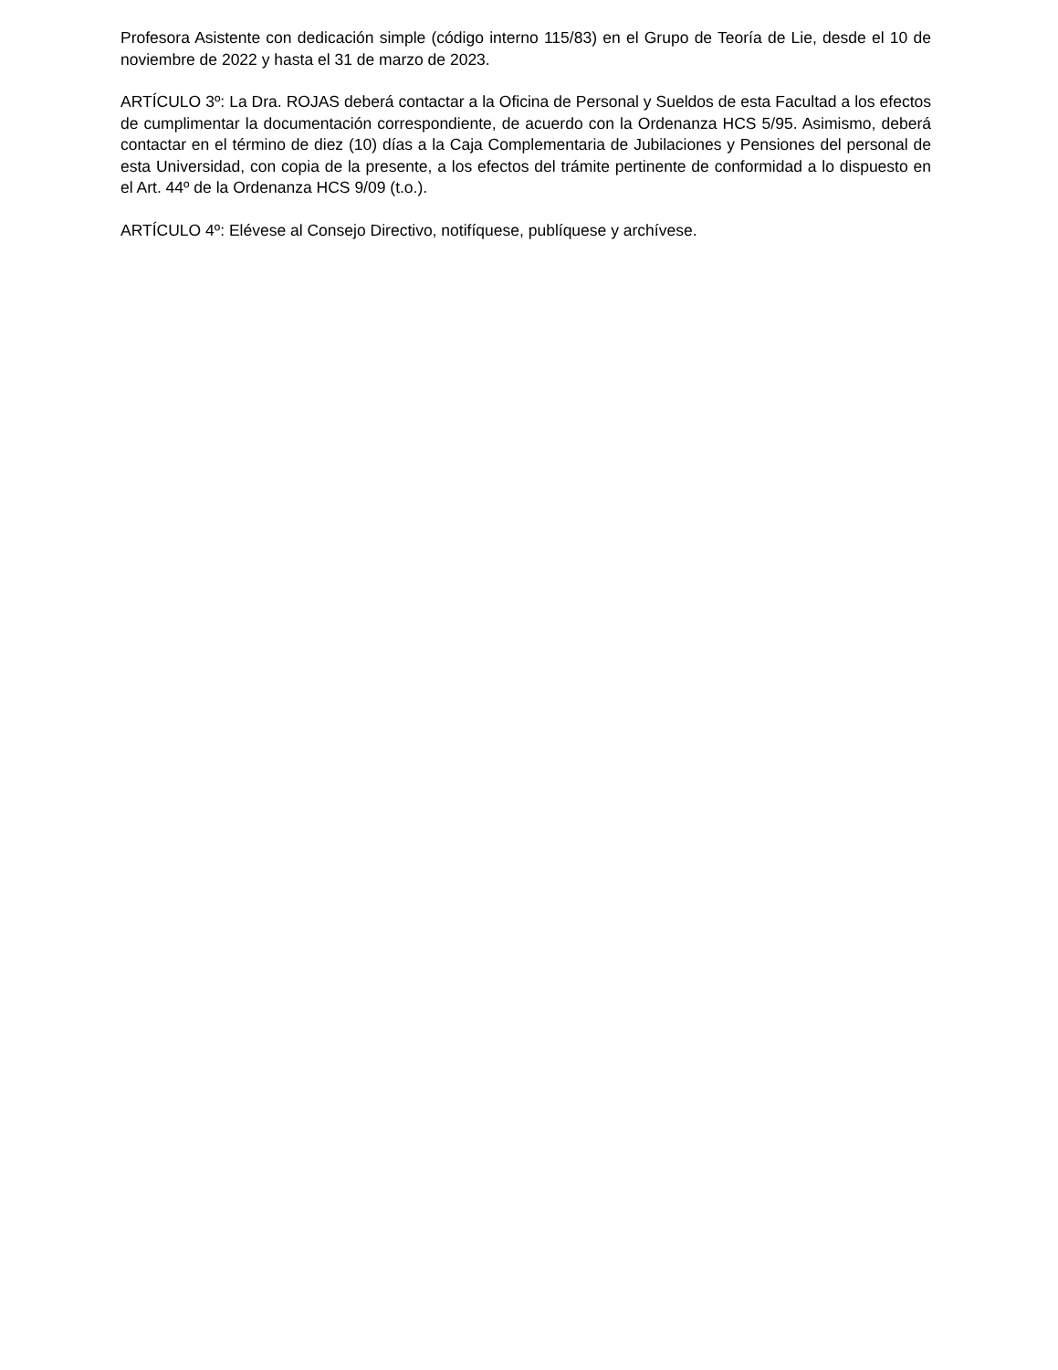Profesora Asistente con dedicación simple (código interno 115/83) en el Grupo de Teoría de Lie, desde el 10 de noviembre de 2022 y hasta el 31 de marzo de 2023.
ARTÍCULO 3º: La Dra. ROJAS deberá contactar a la Oficina de Personal y Sueldos de esta Facultad a los efectos de cumplimentar la documentación correspondiente, de acuerdo con la Ordenanza HCS 5/95. Asimismo, deberá contactar en el término de diez (10) días a la Caja Complementaria de Jubilaciones y Pensiones del personal de esta Universidad, con copia de la presente, a los efectos del trámite pertinente de conformidad a lo dispuesto en el Art. 44º de la Ordenanza HCS 9/09 (t.o.).
ARTÍCULO 4º: Elévese al Consejo Directivo, notifíquese, publíquese y archívese.